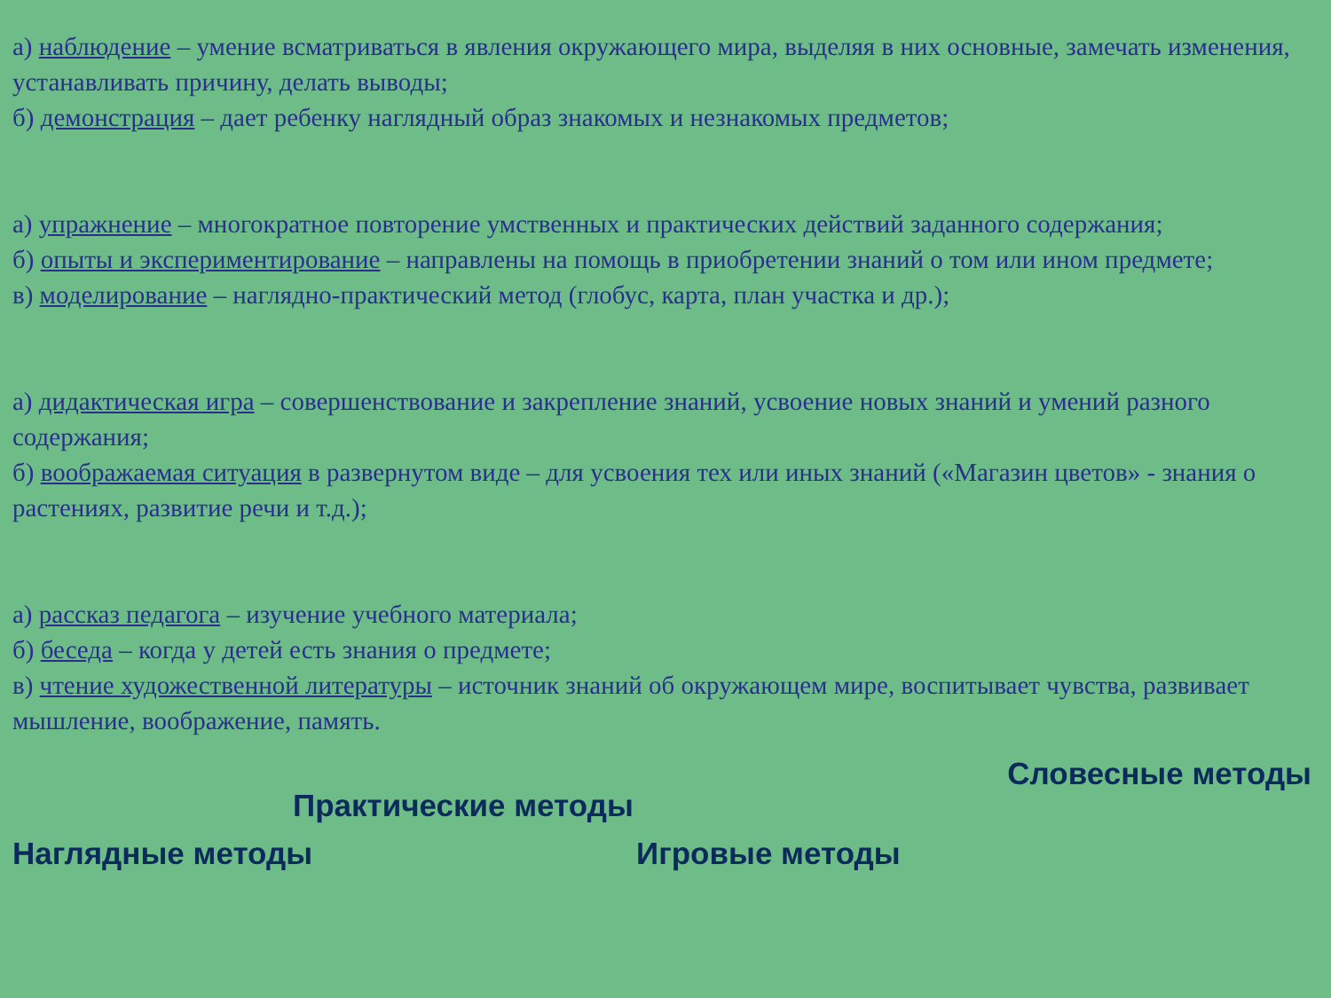а) наблюдение – умение всматриваться в явления окружающего мира, выделяя в них основные, замечать изменения, устанавливать причину, делать выводы;
б) демонстрация – дает ребенку наглядный образ знакомых и незнакомых предметов;
а) упражнение – многократное повторение умственных и практических действий заданного содержания;
б) опыты и экспериментирование – направлены на помощь в приобретении знаний о том или ином предмете;
в) моделирование – наглядно-практический метод (глобус, карта, план участка и др.);
а) дидактическая игра – совершенствование и закрепление знаний, усвоение новых знаний и умений разного содержания;
б) воображаемая ситуация в развернутом виде – для усвоения тех или иных знаний («Магазин цветов» - знания о растениях, развитие речи и т.д.);
а) рассказ педагога – изучение учебного материала;
б) беседа – когда у детей есть знания о предмете;
в) чтение художественной литературы – источник знаний об окружающем мире, воспитывает чувства, развивает мышление, воображение, память.
Словесные методы
Практические методы
Наглядные методы Игровые методы